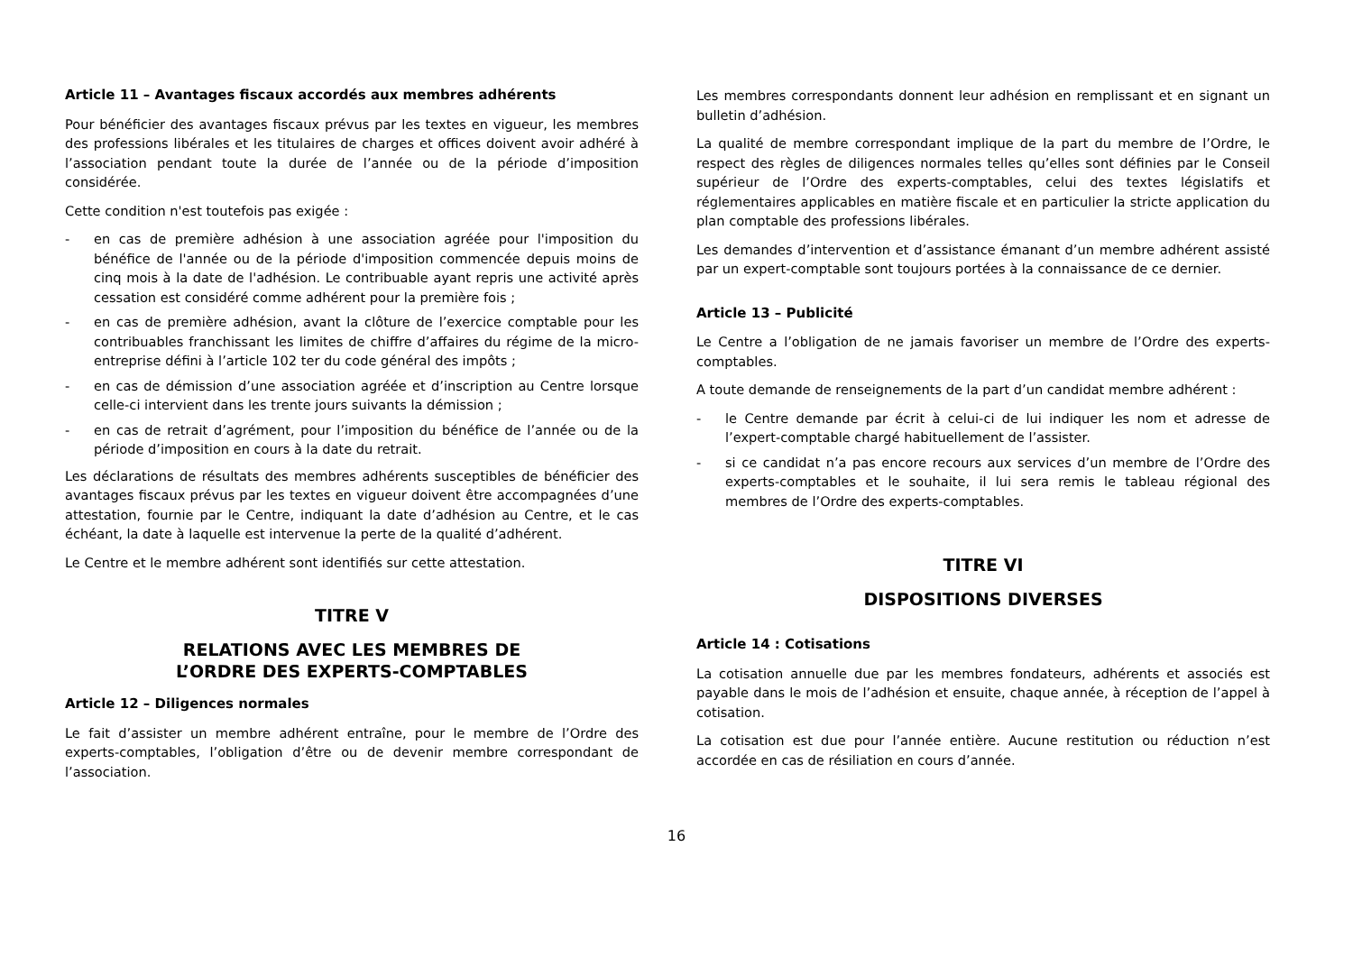Article 11 – Avantages fiscaux accordés aux membres adhérents
Pour bénéficier des avantages fiscaux prévus par les textes en vigueur, les membres des professions libérales et les titulaires de charges et offices doivent avoir adhéré à l’association pendant toute la durée de l’année ou de la période d’imposition considérée.
Cette condition n'est toutefois pas exigée :
- en cas de première adhésion à une association agréée pour l'imposition du bénéfice de l'année ou de la période d'imposition commencée depuis moins de cinq mois à la date de l'adhésion. Le contribuable ayant repris une activité après cessation est considéré comme adhérent pour la première fois ;
- en cas de première adhésion, avant la clôture de l’exercice comptable pour les contribuables franchissant les limites de chiffre d’affaires du régime de la micro-entreprise défini à l’article 102 ter du code général des impôts ;
- en cas de démission d’une association agréée et d’inscription au Centre lorsque celle-ci intervient dans les trente jours suivants la démission ;
- en cas de retrait d’agrément, pour l’imposition du bénéfice de l’année ou de la période d’imposition en cours à la date du retrait.
Les déclarations de résultats des membres adhérents susceptibles de bénéficier des avantages fiscaux prévus par les textes en vigueur doivent être accompagnées d’une attestation, fournie par le Centre, indiquant la date d’adhésion au Centre, et le cas échéant, la date à laquelle est intervenue la perte de la qualité d’adhérent.
Le Centre et le membre adhérent sont identifiés sur cette attestation.
TITRE V
RELATIONS AVEC LES MEMBRES DE
L’ORDRE DES EXPERTS-COMPTABLES
Article 12 – Diligences normales
Le fait d’assister un membre adhérent entraîne, pour le membre de l’Ordre des experts-comptables, l’obligation d’être ou de devenir membre correspondant de l’association.
Les membres correspondants donnent leur adhésion en remplissant et en signant un bulletin d’adhésion.
La qualité de membre correspondant implique de la part du membre de l’Ordre, le respect des règles de diligences normales telles qu’elles sont définies par le Conseil supérieur de l’Ordre des experts-comptables, celui des textes législatifs et réglementaires applicables en matière fiscale et en particulier la stricte application du plan comptable des professions libérales.
Les demandes d’intervention et d’assistance émanant d’un membre adhérent assisté par un expert-comptable sont toujours portées à la connaissance de ce dernier.
Article 13 – Publicité
Le Centre a l’obligation de ne jamais favoriser un membre de l’Ordre des experts-comptables.
A toute demande de renseignements de la part d’un candidat membre adhérent :
- le Centre demande par écrit à celui-ci de lui indiquer les nom et adresse de l’expert-comptable chargé habituellement de l’assister.
- si ce candidat n’a pas encore recours aux services d’un membre de l’Ordre des experts-comptables et le souhaite, il lui sera remis le tableau régional des membres de l’Ordre des experts-comptables.
TITRE VI
DISPOSITIONS DIVERSES
Article 14 : Cotisations
La cotisation annuelle due par les membres fondateurs, adhérents et associés est payable dans le mois de l’adhésion et ensuite, chaque année, à réception de l’appel à cotisation.
La cotisation est due pour l’année entière. Aucune restitution ou réduction n’est accordée en cas de résiliation en cours d’année.
16